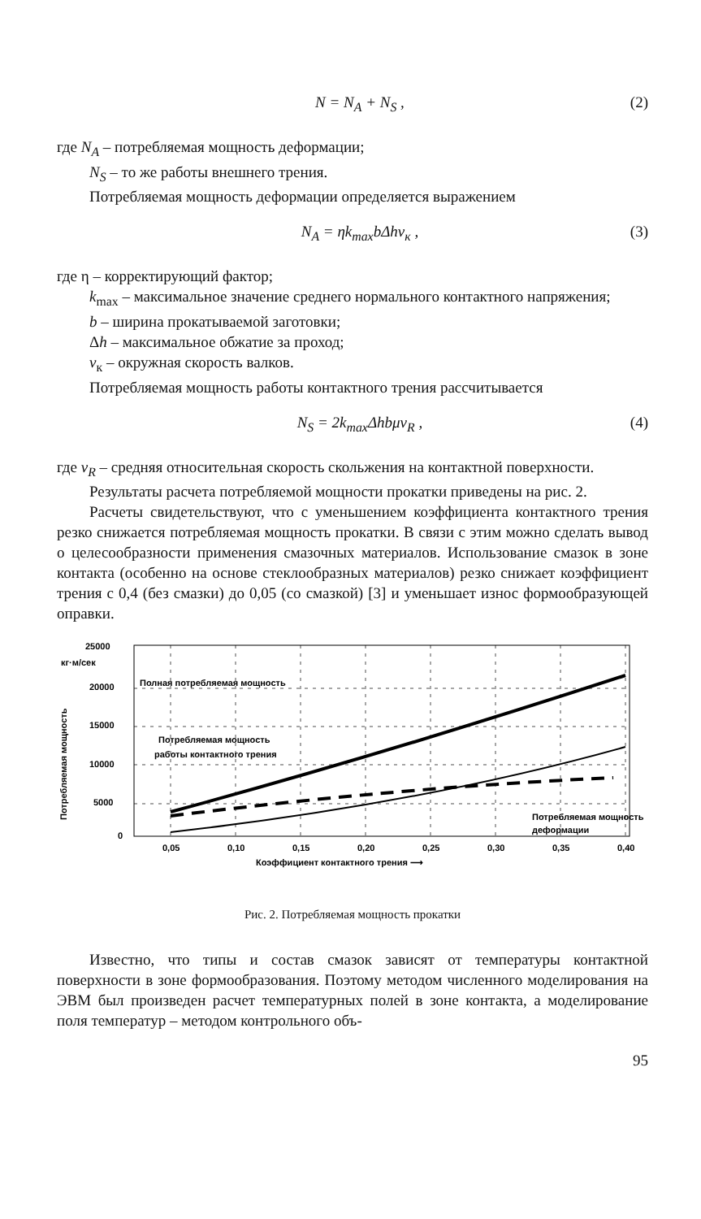N = N<sub>A</sub> + N<sub>S</sub> , (2)
где N<sub>A</sub> – потребляемая мощность деформации;
N<sub>S</sub> – то же работы внешнего трения.
Потребляемая мощность деформации определяется выражением
N<sub>A</sub> = ηk<sub>max</sub>bΔhv<sub>к</sub> , (3)
где η – корректирующий фактор;
k<sub>max</sub> – максимальное значение среднего нормального контактного напряжения;
b – ширина прокатываемой заготовки;
Δh – максимальное обжатие за проход;
v<sub>к</sub> – окружная скорость валков.
Потребляемая мощность работы контактного трения рассчитывается
N<sub>S</sub> = 2k<sub>max</sub>Δhbμv<sub>R</sub> , (4)
где v<sub>R</sub> – средняя относительная скорость скольжения на контактной поверхности.
Результаты расчета потребляемой мощности прокатки приведены на рис. 2.
Расчеты свидетельствуют, что с уменьшением коэффициента контактного трения резко снижается потребляемая мощность прокатки. В связи с этим можно сделать вывод о целесообразности применения смазочных материалов. Использование смазок в зоне контакта (особенно на основе стеклообразных материалов) резко снижает коэффициент трения с 0,4 (без смазки) до 0,05 (со смазкой) [3] и уменьшает износ формообразующей оправки.
25000
20000
15000
10000
5000
0
кг·м/сек
Потребляемая мощность
Полная потребляемая мощность
Потребляемая мощность
работы контактного трения
Потребляемая мощность
деформации
0,05
0,10
0,15
0,20
0,25
0,30
0,35
0,40
Коэффициент контактного трения ⟶
Рис. 2. Потребляемая мощность прокатки
Известно, что типы и состав смазок зависят от температуры контактной поверхности в зоне формообразования. Поэтому методом численного моделирования на ЭВМ был произведен расчет температурных полей в зоне контакта, а моделирование поля температур – методом контрольного объ-
95